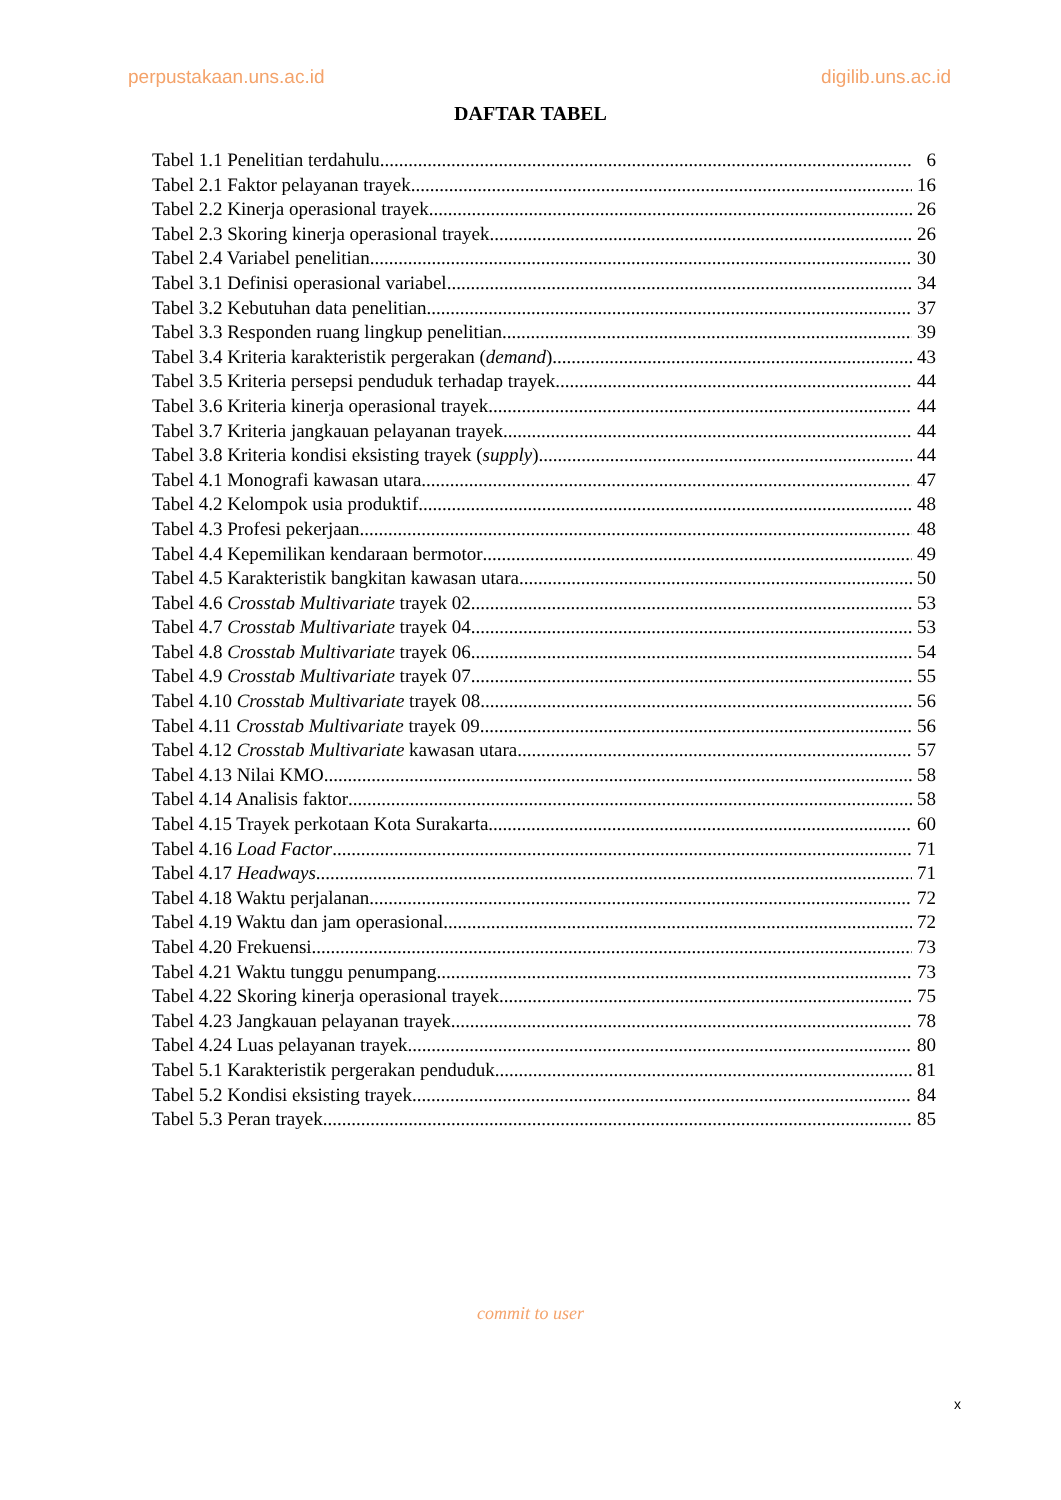perpustakaan.uns.ac.id digilib.uns.ac.id
DAFTAR TABEL
Tabel 1.1 Penelitian terdahulu 6
Tabel 2.1 Faktor pelayanan trayek 16
Tabel 2.2 Kinerja operasional trayek 26
Tabel 2.3 Skoring kinerja operasional trayek 26
Tabel 2.4 Variabel penelitian 30
Tabel 3.1 Definisi operasional variabel 34
Tabel 3.2 Kebutuhan data penelitian 37
Tabel 3.3 Responden ruang lingkup penelitian 39
Tabel 3.4 Kriteria karakteristik pergerakan (demand) 43
Tabel 3.5 Kriteria persepsi penduduk terhadap trayek 44
Tabel 3.6 Kriteria kinerja operasional trayek 44
Tabel 3.7 Kriteria jangkauan pelayanan trayek 44
Tabel 3.8 Kriteria kondisi eksisting trayek (supply) 44
Tabel 4.1 Monografi kawasan utara 47
Tabel 4.2 Kelompok usia produktif 48
Tabel 4.3 Profesi pekerjaan 48
Tabel 4.4 Kepemilikan kendaraan bermotor 49
Tabel 4.5 Karakteristik bangkitan kawasan utara 50
Tabel 4.6 Crosstab Multivariate trayek 02 53
Tabel 4.7 Crosstab Multivariate trayek 04 53
Tabel 4.8 Crosstab Multivariate trayek 06 54
Tabel 4.9 Crosstab Multivariate trayek 07 55
Tabel 4.10 Crosstab Multivariate trayek 08 56
Tabel 4.11 Crosstab Multivariate trayek 09 56
Tabel 4.12 Crosstab Multivariate kawasan utara 57
Tabel 4.13 Nilai KMO 58
Tabel 4.14 Analisis faktor 58
Tabel 4.15 Trayek perkotaan Kota Surakarta 60
Tabel 4.16 Load Factor 71
Tabel 4.17 Headways 71
Tabel 4.18 Waktu perjalanan 72
Tabel 4.19 Waktu dan jam operasional 72
Tabel 4.20 Frekuensi 73
Tabel 4.21 Waktu tunggu penumpang 73
Tabel 4.22 Skoring kinerja operasional trayek 75
Tabel 4.23 Jangkauan pelayanan trayek 78
Tabel 4.24 Luas pelayanan trayek 80
Tabel 5.1 Karakteristik pergerakan penduduk 81
Tabel 5.2 Kondisi eksisting trayek 84
Tabel 5.3 Peran trayek 85
commit to user
x